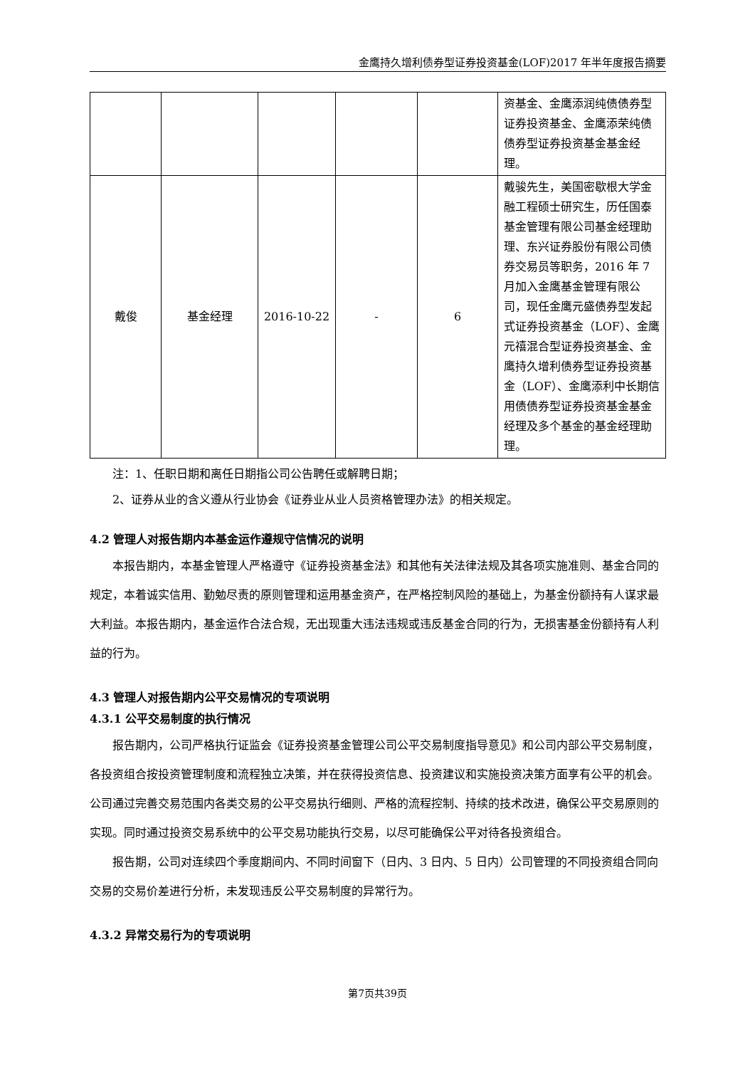金鹰持久增利债券型证券投资基金(LOF)2017 年半年度报告摘要
| | | | | | 资基金、金鹰添润纯债债券型证券投资基金、金鹰添荣纯债债券型证券投资基金基金经理。 |
| 戴俊 | 基金经理 | 2016-10-22 | - | 6 | 戴骏先生，美国密歇根大学金融工程硕士研究生，历任国泰基金管理有限公司基金经理助理、东兴证券股份有限公司债券交易员等职务，2016 年 7 月加入金鹰基金管理有限公司，现任金鹰元盛债券型发起式证券投资基金（LOF）、金鹰元禧混合型证券投资基金、金鹰持久增利债券型证券投资基金（LOF）、金鹰添利中长期信用债债券型证券投资基金基金经理及多个基金的基金经理助理。 |
注：1、任职日期和离任日期指公司公告聘任或解聘日期；
2、证券从业的含义遵从行业协会《证券业从业人员资格管理办法》的相关规定。
4.2 管理人对报告期内本基金运作遵规守信情况的说明
本报告期内，本基金管理人严格遵守《证券投资基金法》和其他有关法律法规及其各项实施准则、基金合同的规定，本着诚实信用、勤勉尽责的原则管理和运用基金资产，在严格控制风险的基础上，为基金份额持有人谋求最大利益。本报告期内，基金运作合法合规，无出现重大违法违规或违反基金合同的行为，无损害基金份额持有人利益的行为。
4.3 管理人对报告期内公平交易情况的专项说明
4.3.1 公平交易制度的执行情况
报告期内，公司严格执行证监会《证券投资基金管理公司公平交易制度指导意见》和公司内部公平交易制度，各投资组合按投资管理制度和流程独立决策，并在获得投资信息、投资建议和实施投资决策方面享有公平的机会。公司通过完善交易范围内各类交易的公平交易执行细则、严格的流程控制、持续的技术改进，确保公平交易原则的实现。同时通过投资交易系统中的公平交易功能执行交易，以尽可能确保公平对待各投资组合。
报告期，公司对连续四个季度期间内、不同时间窗下（日内、3 日内、5 日内）公司管理的不同投资组合同向交易的交易价差进行分析，未发现违反公平交易制度的异常行为。
4.3.2 异常交易行为的专项说明
第7页共39页